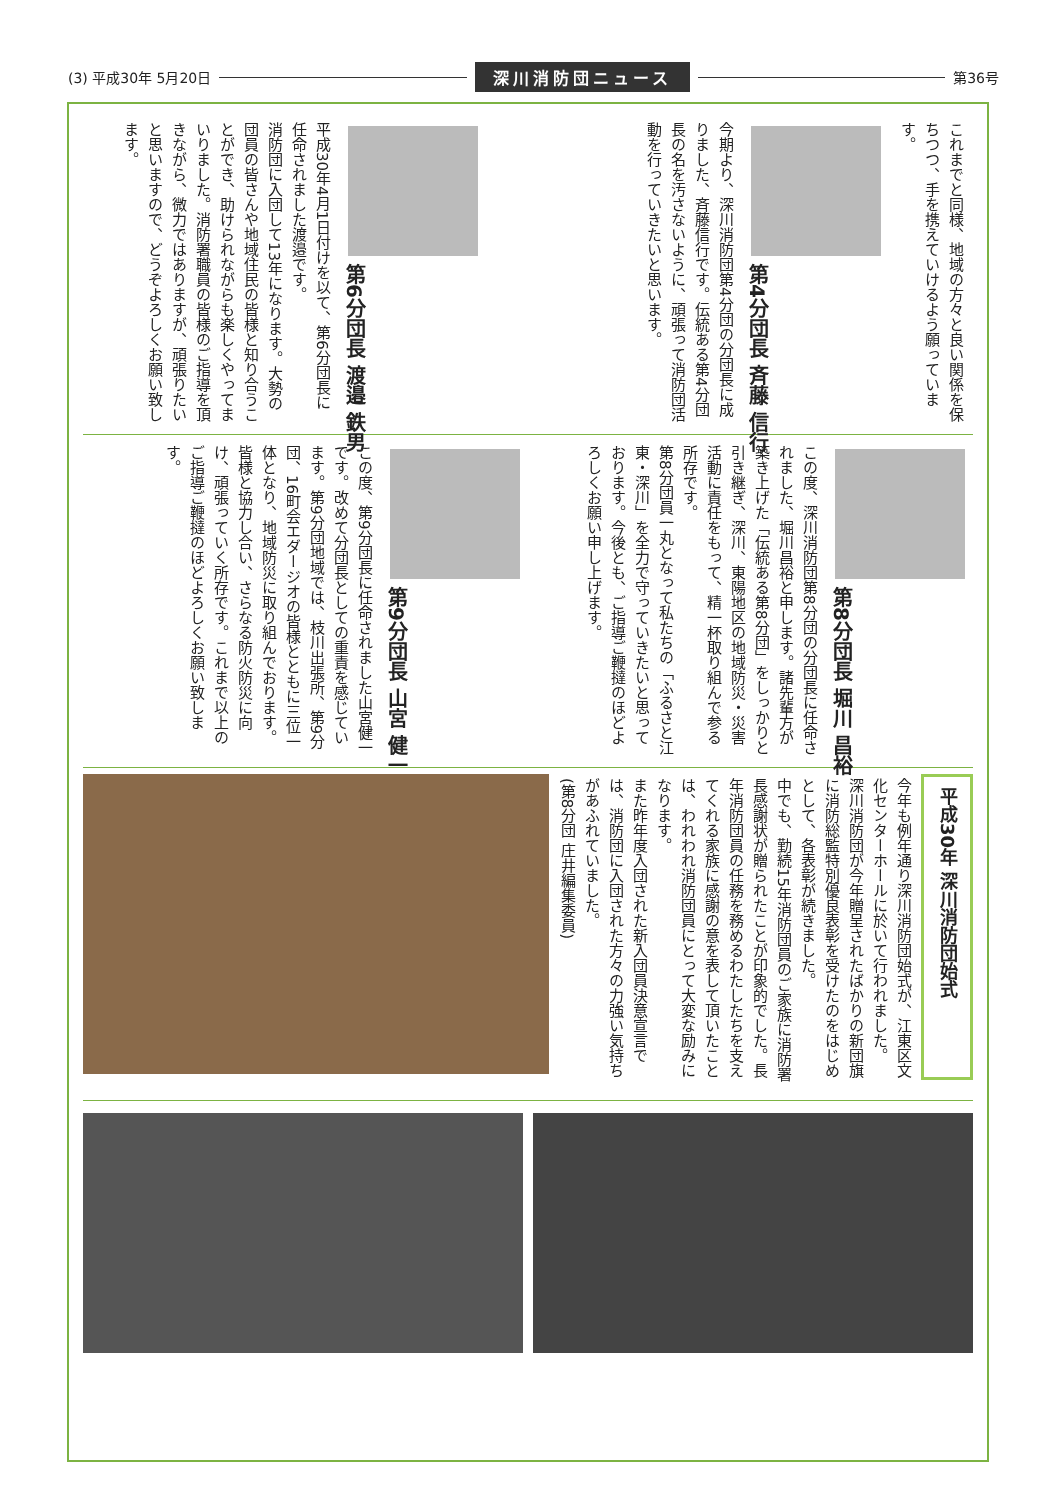(3) 平成30年 5月20日 深川消防団ニュース 第36号
これまでと同様、地域の方々と良い関係を保ちつつ、手を携えていけるよう願っています。
第4分団長 斉藤 信行
今期より、深川消防団第4分団の分団長に成りました、斉藤信行です。伝統ある第4分団長の名を汚さないように、頑張って消防団活動を行っていきたいと思います。
第6分団長 渡邉 鉄男
平成30年4月1日付けを以て、第6分団長に任命されました渡邉です。
消防団に入団して13年になります。大勢の団員の皆さんや地域住民の皆様と知り合うことができ、助けられながらも楽しくやってまいりました。消防署職員の皆様のご指導を頂きながら、微力ではありますが、頑張りたいと思いますので、どうぞよろしくお願い致します。
第8分団長 堀川 昌裕
この度、深川消防団第8分団の分団長に任命されました、堀川昌裕と申します。諸先輩方が築き上げた「伝統ある第8分団」をしっかりと引き継ぎ、深川、東陽地区の地域防災・災害活動に責任をもって、精一杯取り組んで参る所存です。
第8分団員一丸となって私たちの「ふるさと江東・深川」を全力で守っていきたいと思っております。今後とも、ご指導ご鞭撻のほどよろしくお願い申し上げます。
第9分団長 山宮 健一
この度、第9分団長に任命されました山宮健一です。改めて分団長としての重責を感じています。第9分団地域では、枝川出張所、第9分団、16町会エダージオの皆様とともに三位一体となり、地域防災に取り組んでおります。
皆様と協力し合い、さらなる防火防災に向け、頑張っていく所存です。これまで以上のご指導ご鞭撻のほどよろしくお願い致します。
平成30年 深川消防団始式
今年も例年通り深川消防団始式が、江東区文化センターホールに於いて行われました。
深川消防団が今年贈呈されたばかりの新団旗に消防総監特別優良表彰を受けたのをはじめとして、各表彰が続きました。
中でも、勤続15年消防団員のご家族に消防署長感謝状が贈られたことが印象的でした。長年消防団員の任務を務めるわたしたちを支えてくれる家族に感謝の意を表して頂いたことは、われわれ消防団員にとって大変な励みになります。
また昨年度入団された新入団員決意宣言では、消防団に入団された方々の力強い気持ちがあふれていました。
(第8分団 庄井編集委員)